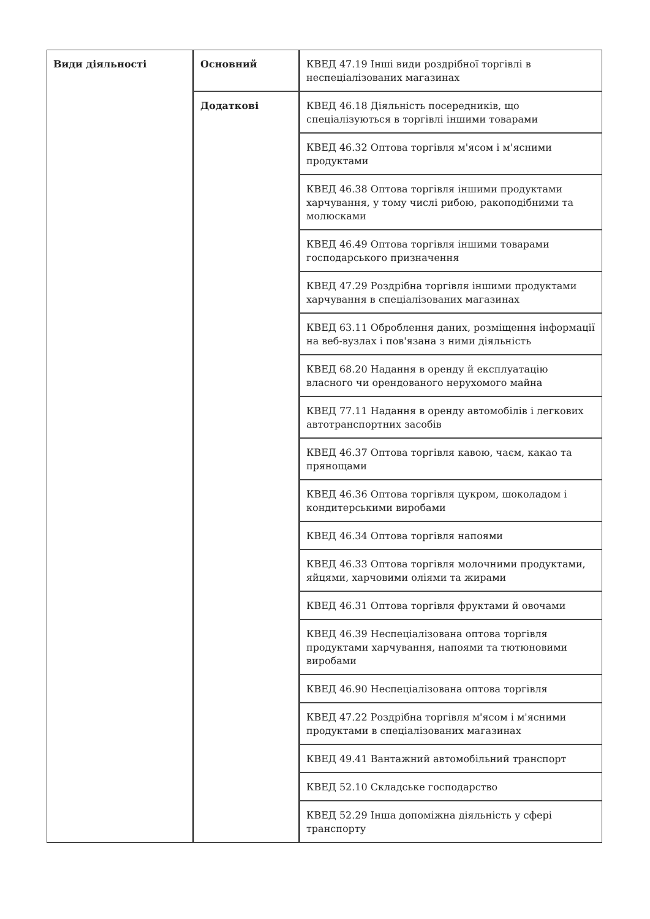| Види діяльності | Основний | КВЕД 47.19 Інші види роздрібної торгівлі в неспеціалізованих магазинах |
| | Додаткові | КВЕД 46.18 Діяльність посередників, що спеціалізуються в торгівлі іншими товарами |
| | | КВЕД 46.32 Оптова торгівля м'ясом і м'ясними продуктами |
| | | КВЕД 46.38 Оптова торгівля іншими продуктами харчування, у тому числі рибою, ракоподібними та молюсками |
| | | КВЕД 46.49 Оптова торгівля іншими товарами господарського призначення |
| | | КВЕД 47.29 Роздрібна торгівля іншими продуктами харчування в спеціалізованих магазинах |
| | | КВЕД 63.11 Оброблення даних, розміщення інформації на веб-вузлах і пов'язана з ними діяльність |
| | | КВЕД 68.20 Надання в оренду й експлуатацію власного чи орендованого нерухомого майна |
| | | КВЕД 77.11 Надання в оренду автомобілів і легкових автотранспортних засобів |
| | | КВЕД 46.37 Оптова торгівля кавою, чаєм, какао та прянощами |
| | | КВЕД 46.36 Оптова торгівля цукром, шоколадом і кондитерськими виробами |
| | | КВЕД 46.34 Оптова торгівля напоями |
| | | КВЕД 46.33 Оптова торгівля молочними продуктами, яйцями, харчовими оліями та жирами |
| | | КВЕД 46.31 Оптова торгівля фруктами й овочами |
| | | КВЕД 46.39 Неспеціалізована оптова торгівля продуктами харчування, напоями та тютюновими виробами |
| | | КВЕД 46.90 Неспеціалізована оптова торгівля |
| | | КВЕД 47.22 Роздрібна торгівля м'ясом і м'ясними продуктами в спеціалізованих магазинах |
| | | КВЕД 49.41 Вантажний автомобільний транспорт |
| | | КВЕД 52.10 Складське господарство |
| | | КВЕД 52.29 Інша допоміжна діяльність у сфері транспорту |